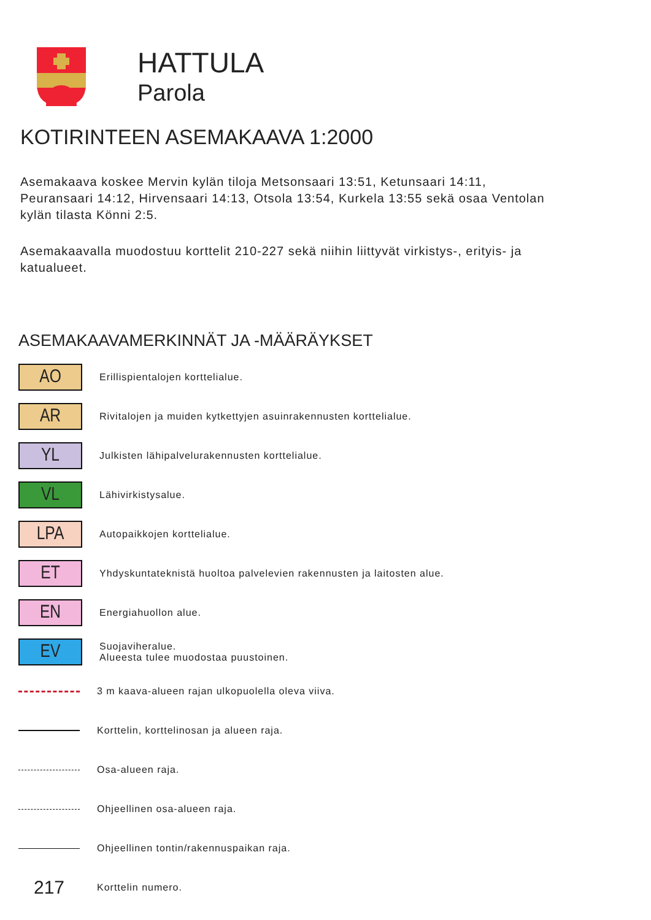HATTULA
Parola
KOTIRINTEEN ASEMAKAAVA 1:2000
Asemakaava koskee Mervin kylän tiloja Metsonsaari 13:51, Ketunsaari 14:11, Peuransaari 14:12, Hirvensaari 14:13, Otsola 13:54, Kurkela 13:55 sekä osaa Ventolan kylän tilasta Könni 2:5.
Asemakaavalla muodostuu korttelit 210-227 sekä niihin liittyvät virkistys-, erityis- ja katualueet.
ASEMAKAAVAMERKINNÄT JA -MÄÄRÄYKSET
AO
Erillispientalojen korttelialue.
AR
Rivitalojen ja muiden kytkettyjen asuinrakennusten korttelialue.
YL
Julkisten lähipalvelurakennusten korttelialue.
VL
Lähivirkistysalue.
LPA
Autopaikkojen korttelialue.
ET
Yhdyskuntateknistä huoltoa palvelevien rakennusten ja laitosten alue.
EN
Energiahuollon alue.
EV
Suojaviheralue.
Alueesta tulee muodostaa puustoinen.
3 m kaava-alueen rajan ulkopuolella oleva viiva.
Korttelin, korttelinosan ja alueen raja.
Osa-alueen raja.
Ohjeellinen osa-alueen raja.
Ohjeellinen tontin/rakennuspaikan raja.
217
Korttelin numero.